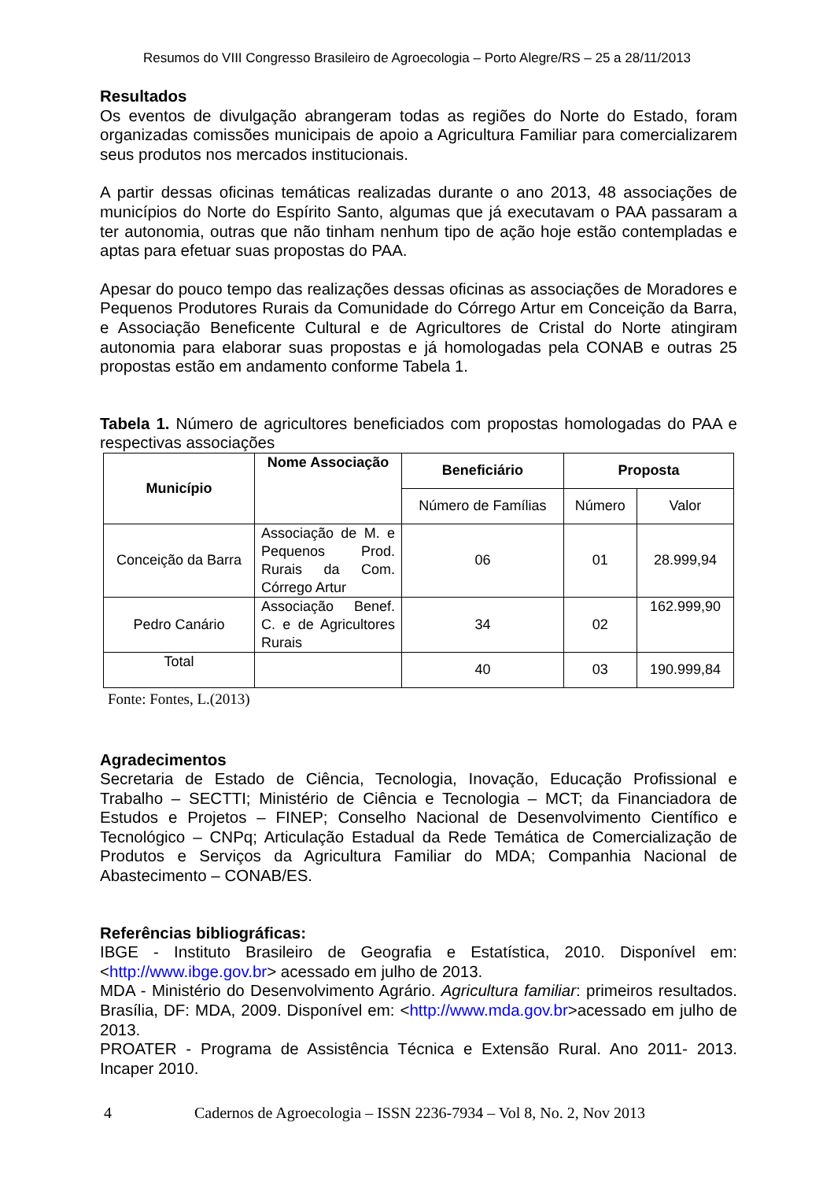Resumos do VIII Congresso Brasileiro de Agroecologia – Porto Alegre/RS – 25 a 28/11/2013
Resultados
Os eventos de divulgação abrangeram todas as regiões do Norte do Estado, foram organizadas comissões municipais de apoio a Agricultura Familiar para comercializarem seus produtos nos mercados institucionais.
A partir dessas oficinas temáticas realizadas durante o ano 2013, 48 associações de municípios do Norte do Espírito Santo, algumas que já executavam o PAA passaram a ter autonomia, outras que não tinham nenhum tipo de ação hoje estão contempladas e aptas para efetuar suas propostas do PAA.
Apesar do pouco tempo das realizações dessas oficinas as associações de Moradores e Pequenos Produtores Rurais da Comunidade do Córrego Artur em Conceição da Barra, e Associação Beneficente Cultural e de Agricultores de Cristal do Norte atingiram autonomia para elaborar suas propostas e já homologadas pela CONAB e outras 25 propostas estão em andamento conforme Tabela 1.
Tabela 1. Número de agricultores beneficiados com propostas homologadas do PAA e respectivas associações
| Município | Nome Associação | Beneficiário | Proposta | |
| --- | --- | --- | --- | --- |
| | | Número de Famílias | Número | Valor |
| Conceição da Barra | Associação de M. e Pequenos Prod. Rurais da Com. Córrego Artur | 06 | 01 | 28.999,94 |
| Pedro Canário | Associação Benef. C. e de Agricultores Rurais | 34 | 02 | 162.999,90 |
| Total | | 40 | 03 | 190.999,84 |
Fonte: Fontes, L.(2013)
Agradecimentos
Secretaria de Estado de Ciência, Tecnologia, Inovação, Educação Profissional e Trabalho – SECTTI; Ministério de Ciência e Tecnologia – MCT; da Financiadora de Estudos e Projetos – FINEP; Conselho Nacional de Desenvolvimento Científico e Tecnológico – CNPq; Articulação Estadual da Rede Temática de Comercialização de Produtos e Serviços da Agricultura Familiar do MDA; Companhia Nacional de Abastecimento – CONAB/ES.
Referências bibliográficas:
IBGE - Instituto Brasileiro de Geografia e Estatística, 2010. Disponível em: <http://www.ibge.gov.br> acessado em julho de 2013.
MDA - Ministério do Desenvolvimento Agrário. Agricultura familiar: primeiros resultados. Brasília, DF: MDA, 2009. Disponível em: <http://www.mda.gov.br>acessado em julho de 2013.
PROATER - Programa de Assistência Técnica e Extensão Rural. Ano 2011- 2013. Incaper 2010.
4 Cadernos de Agroecologia – ISSN 2236-7934 – Vol 8, No. 2, Nov 2013